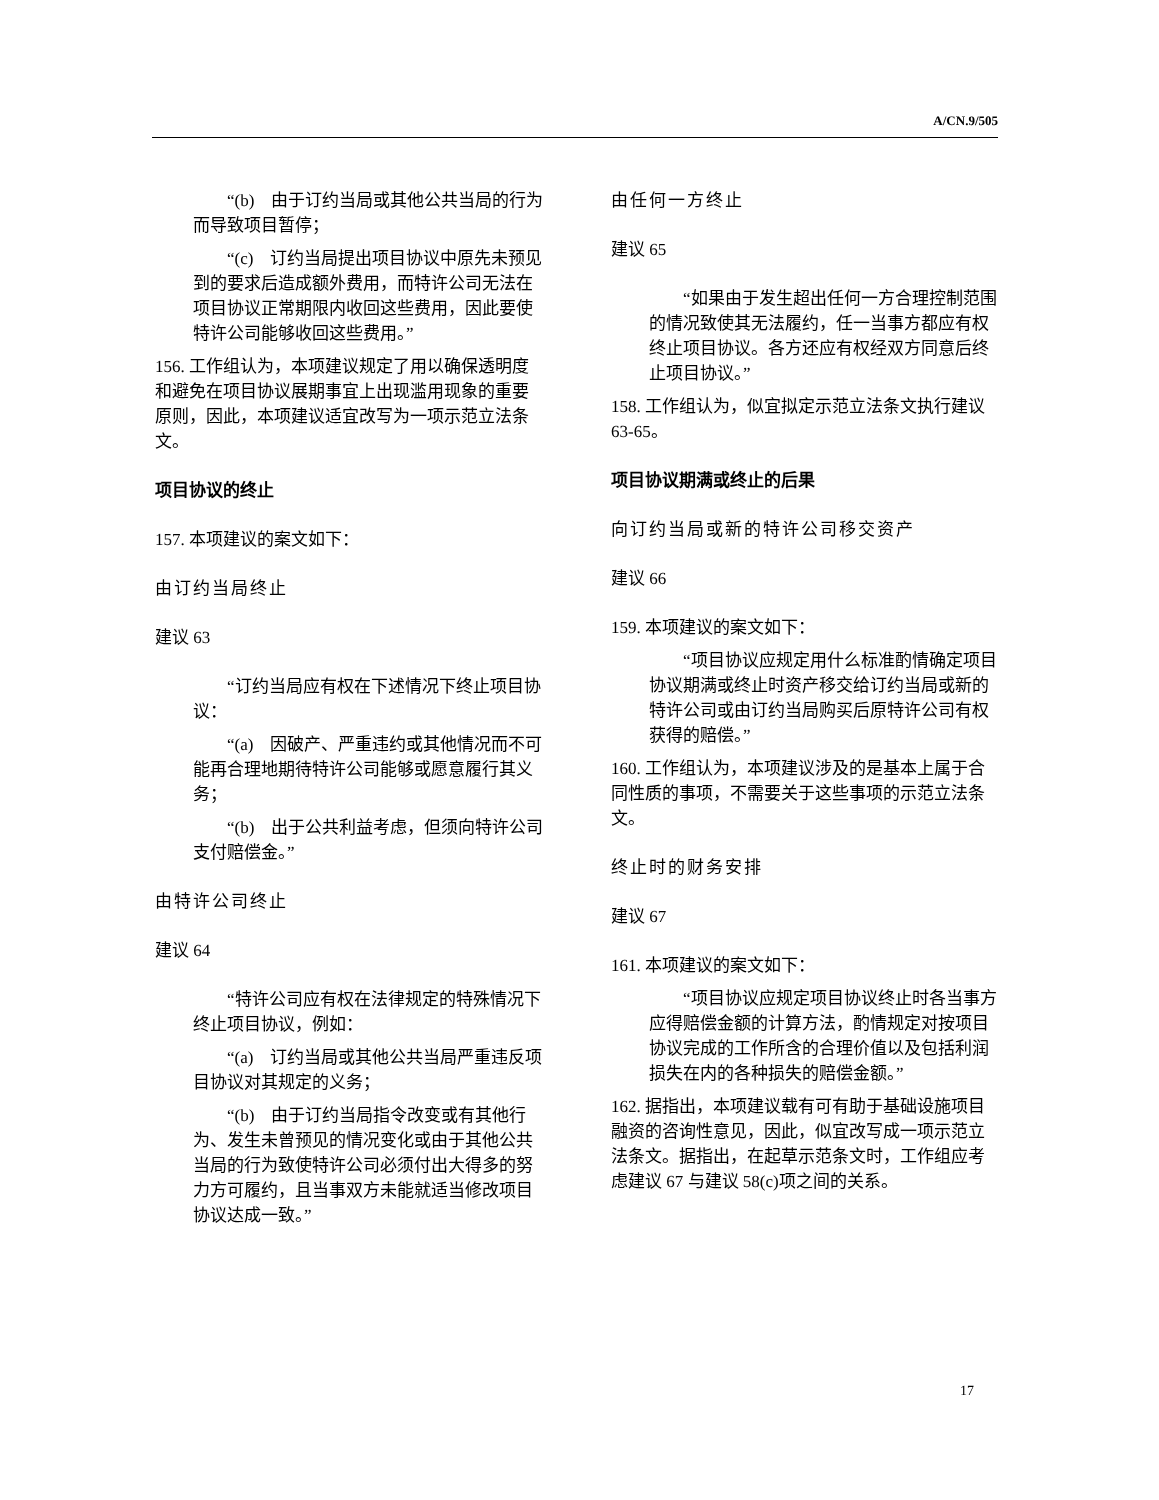A/CN.9/505
“(b)　由于订约当局或其他公共当局的行为而导致项目暂停；
“(c)　订约当局提出项目协议中原先未预见到的要求后造成额外费用，而特许公司无法在项目协议正常期限内收回这些费用，因此要使特许公司能够收回这些费用。”
156. 工作组认为，本项建议规定了用以确保透明度和避免在项目协议展期事宜上出现滥用现象的重要原则，因此，本项建议适宜改写为一项示范立法条文。
项目协议的终止
157. 本项建议的案文如下：
由订约当局终止
建议 63
“订约当局应有权在下述情况下终止项目协议：
“(a)　因破产、严重违约或其他情况而不可能再合理地期待特许公司能够或愿意履行其义务；
“(b)　出于公共利益考虑，但须向特许公司支付赔偿金。”
由特许公司终止
建议 64
“特许公司应有权在法律规定的特殊情况下终止项目协议，例如：
“(a)　订约当局或其他公共当局严重违反项目协议对其规定的义务；
“(b)　由于订约当局指令改变或有其他行为、发生未曾预见的情况变化或由于其他公共当局的行为致使特许公司必须付出大得多的努力方可履约，且当事双方未能就适当修改项目协议达成一致。”
由任何一方终止
建议 65
“如果由于发生超出任何一方合理控制范围的情况致使其无法履约，任一当事方都应有权终止项目协议。各方还应有权经双方同意后终止项目协议。”
158. 工作组认为，似宜拟定示范立法条文执行建议 63-65。
项目协议期满或终止的后果
向订约当局或新的特许公司移交资产
建议 66
159. 本项建议的案文如下：
“项目协议应规定用什么标准酌情确定项目协议期满或终止时资产移交给订约当局或新的特许公司或由订约当局购买后原特许公司有权获得的赔偿。”
160. 工作组认为，本项建议涉及的是基本上属于合同性质的事项，不需要关于这些事项的示范立法条文。
终止时的财务安排
建议 67
161. 本项建议的案文如下：
“项目协议应规定项目协议终止时各当事方应得赔偿金额的计算方法，酌情规定对按项目协议完成的工作所含的合理价值以及包括利润损失在内的各种损失的赔偿金额。”
162. 据指出，本项建议载有可有助于基础设施项目融资的咨询性意见，因此，似宜改写成一项示范立法条文。据指出，在起草示范条文时，工作组应考虑建议 67 与建议 58(c)项之间的关系。
17